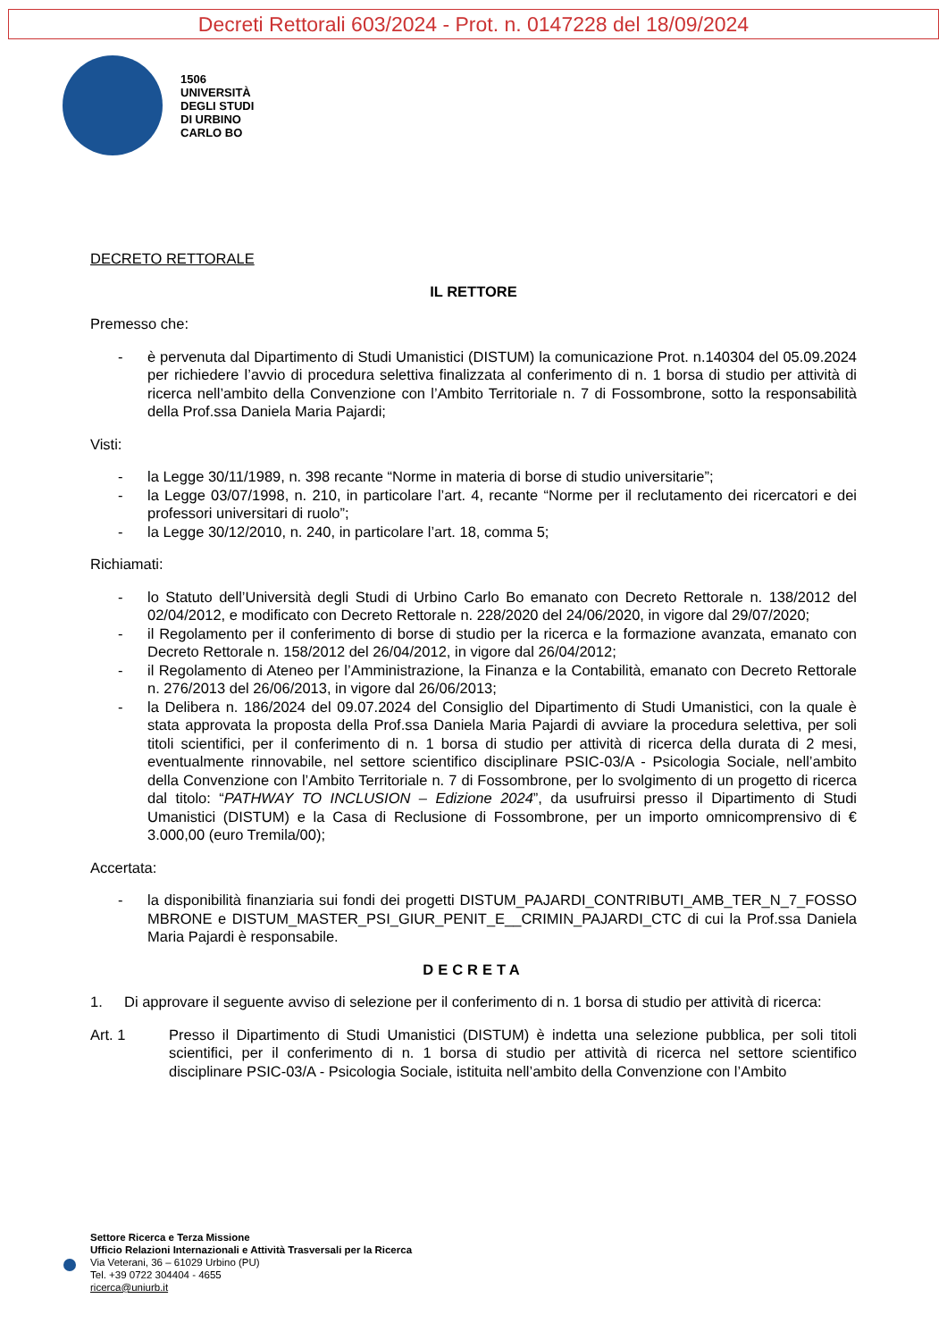Decreti Rettorali 603/2024 - Prot. n. 0147228 del 18/09/2024
1506
UNIVERSITÀ
DEGLI STUDI
DI URBINO
CARLO BO
DECRETO RETTORALE
IL RETTORE
Premesso che:
- è pervenuta dal Dipartimento di Studi Umanistici (DISTUM) la comunicazione Prot. n.140304 del 05.09.2024 per richiedere l’avvio di procedura selettiva finalizzata al conferimento di n. 1 borsa di studio per attività di ricerca nell’ambito della Convenzione con l’Ambito Territoriale n. 7 di Fossombrone, sotto la responsabilità della Prof.ssa Daniela Maria Pajardi;
Visti:
- la Legge 30/11/1989, n. 398 recante “Norme in materia di borse di studio universitarie”;
- la Legge 03/07/1998, n. 210, in particolare l’art. 4, recante “Norme per il reclutamento dei ricercatori e dei professori universitari di ruolo”;
- la Legge 30/12/2010, n. 240, in particolare l’art. 18, comma 5;
Richiamati:
- lo Statuto dell’Università degli Studi di Urbino Carlo Bo emanato con Decreto Rettorale n. 138/2012 del 02/04/2012, e modificato con Decreto Rettorale n. 228/2020 del 24/06/2020, in vigore dal 29/07/2020;
- il Regolamento per il conferimento di borse di studio per la ricerca e la formazione avanzata, emanato con Decreto Rettorale n. 158/2012 del 26/04/2012, in vigore dal 26/04/2012;
- il Regolamento di Ateneo per l’Amministrazione, la Finanza e la Contabilità, emanato con Decreto Rettorale n. 276/2013 del 26/06/2013, in vigore dal 26/06/2013;
- la Delibera n. 186/2024 del 09.07.2024 del Consiglio del Dipartimento di Studi Umanistici, con la quale è stata approvata la proposta della Prof.ssa Daniela Maria Pajardi di avviare la procedura selettiva, per soli titoli scientifici, per il conferimento di n. 1 borsa di studio per attività di ricerca della durata di 2 mesi, eventualmente rinnovabile, nel settore scientifico disciplinare PSIC-03/A - Psicologia Sociale, nell’ambito della Convenzione con l’Ambito Territoriale n. 7 di Fossombrone, per lo svolgimento di un progetto di ricerca dal titolo: “PATHWAY TO INCLUSION – Edizione 2024”, da usufruirsi presso il Dipartimento di Studi Umanistici (DISTUM) e la Casa di Reclusione di Fossombrone, per un importo omnicomprensivo di € 3.000,00 (euro Tremila/00);
Accertata:
- la disponibilità finanziaria sui fondi dei progetti DISTUM_PAJARDI_CONTRIBUTI_AMB_TER_N_7_FOSSOMBRONE e DISTUM_MASTER_PSI_GIUR_PENIT_E__CRIMIN_PAJARDI_CTC di cui la Prof.ssa Daniela Maria Pajardi è responsabile.
DECRETA
1. Di approvare il seguente avviso di selezione per il conferimento di n. 1 borsa di studio per attività di ricerca:
Art. 1 Presso il Dipartimento di Studi Umanistici (DISTUM) è indetta una selezione pubblica, per soli titoli scientifici, per il conferimento di n. 1 borsa di studio per attività di ricerca nel settore scientifico disciplinare PSIC-03/A - Psicologia Sociale, istituita nell’ambito della Convenzione con l’Ambito
Settore Ricerca e Terza Missione
Ufficio Relazioni Internazionali e Attività Trasversali per la Ricerca
Via Veterani, 36 – 61029 Urbino (PU)
Tel. +39 0722 304404 - 4655
ricerca@uniurb.it